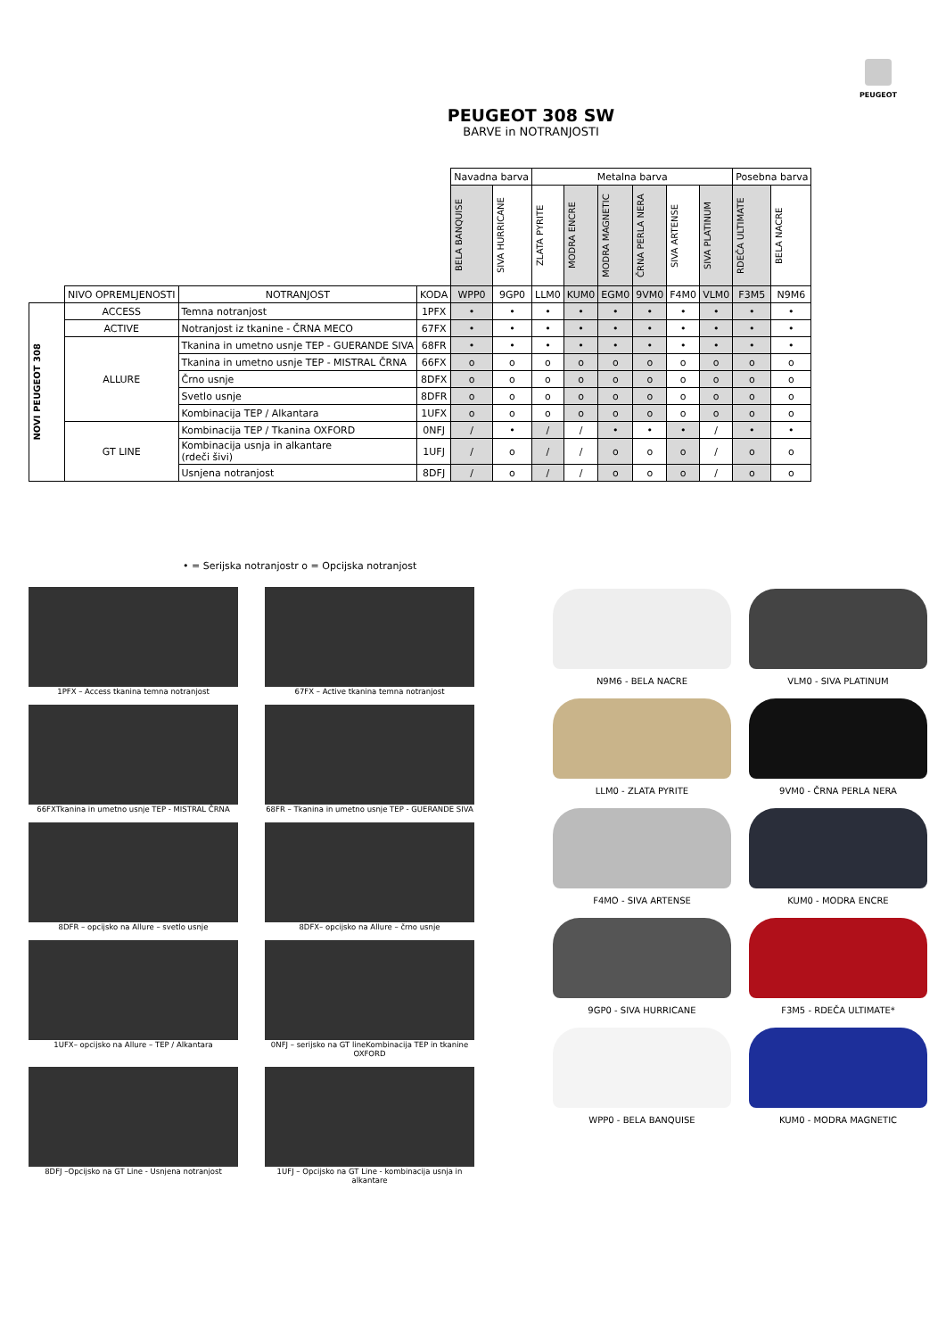PEUGEOT
PEUGEOT 308 SW
BARVE in NOTRANJOSTI
| | | | | Navadna barva | | Metalna barva | | | | | | Posebna barva | |
| | | | | BELA BANQUISE | SIVA HURRICANE | ZLATA PYRITE | MODRA ENCRE | MODRA MAGNETIC | ČRNA PERLA NERA | SIVA ARTENSE | SIVA PLATINUM | RDEČA ULTIMATE | BELA NACRE |
| | NIVO OPREMLJENOSTI | NOTRANJOST | KODA | WPP0 | 9GP0 | LLM0 | KUM0 | EGM0 | 9VM0 | F4M0 | VLM0 | F3M5 | N9M6 |
| NOVI PEUGEOT 308 | ACCESS | Temna notranjost | 1PFX | • | • | • | • | • | • | • | • | • | • |
| | ACTIVE | Notranjost iz tkanine - ČRNA MECO | 67FX | • | • | • | • | • | • | • | • | • | • |
| | ALLURE | Tkanina in umetno usnje TEP - GUERANDE SIVA | 68FR | • | • | • | • | • | • | • | • | • | • |
| | | Tkanina in umetno usnje TEP - MISTRAL ČRNA | 66FX | o | o | o | o | o | o | o | o | o | o |
| | | Črno usnje | 8DFX | o | o | o | o | o | o | o | o | o | o |
| | | Svetlo usnje | 8DFR | o | o | o | o | o | o | o | o | o | o |
| | | Kombinacija TEP / Alkantara | 1UFX | o | o | o | o | o | o | o | o | o | o |
| | GT LINE | Kombinacija TEP / Tkanina OXFORD | 0NFJ | / | • | / | / | • | • | • | / | • | • |
| | | Kombinacija usnja in alkantare (rdeči šivi) | 1UFJ | / | o | / | / | o | o | o | / | o | o |
| | | Usnjena notranjost | 8DFJ | / | o | / | / | o | o | o | / | o | o |
• = Serijska notranjostr o = Opcijska notranjost
1PFX – Access tkanina temna notranjost
67FX – Active tkanina temna notranjost
66FXTkanina in umetno usnje TEP - MISTRAL ČRNA
68FR – Tkanina in umetno usnje TEP - GUERANDE SIVA
8DFR – opcijsko na Allure – svetlo usnje
8DFX– opcijsko na Allure – črno usnje
1UFX– opcijsko na Allure – TEP / Alkantara
0NFJ – serijsko na GT lineKombinacija TEP in tkanine OXFORD
8DFJ –Opcijsko na GT Line - Usnjena notranjost
1UFJ – Opcijsko na GT Line - kombinacija usnja in alkantare
N9M6 - BELA NACRE
VLM0 - SIVA PLATINUM
LLM0 - ZLATA PYRITE
9VM0 - ČRNA PERLA NERA
F4MO - SIVA ARTENSE
KUM0 - MODRA ENCRE
9GP0 - SIVA HURRICANE
F3M5 - RDEČA ULTIMATE*
WPP0 - BELA BANQUISE
KUM0 - MODRA MAGNETIC